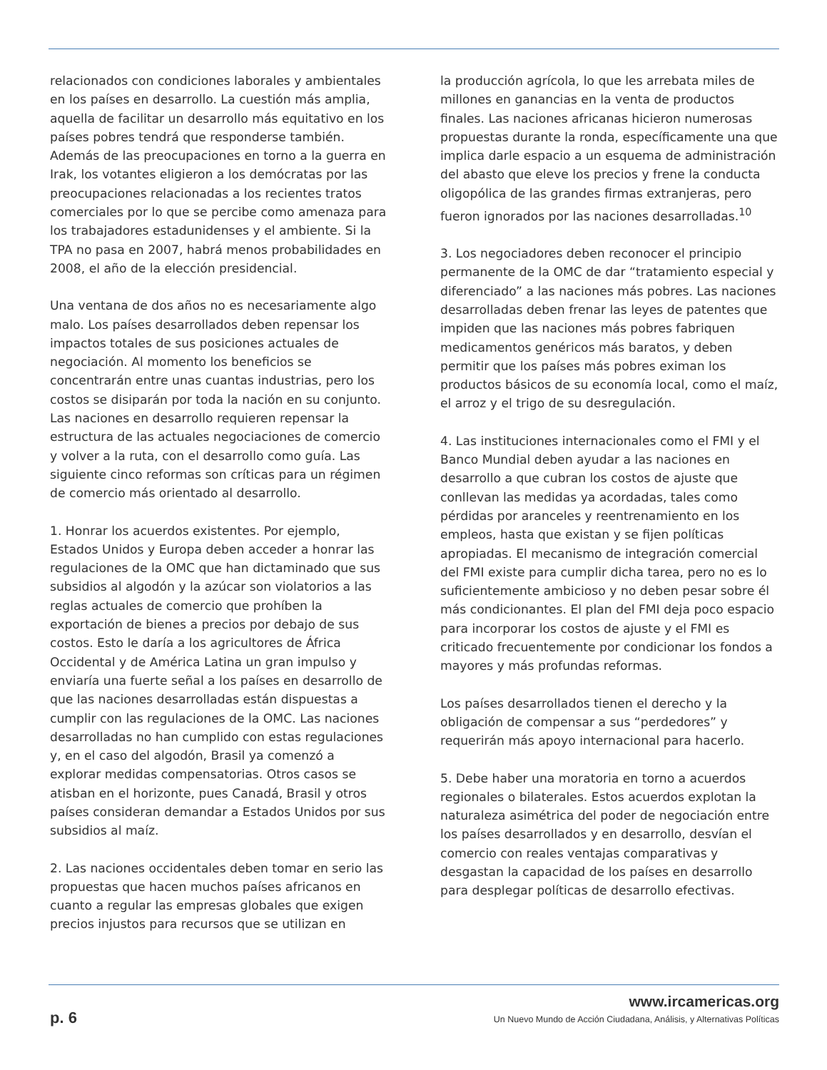relacionados con condiciones laborales y ambientales en los países en desarrollo. La cuestión más amplia, aquella de facilitar un desarrollo más equitativo en los países pobres tendrá que responderse también. Además de las preocupaciones en torno a la guerra en Irak, los votantes eligieron a los demócratas por las preocupaciones relacionadas a los recientes tratos comerciales por lo que se percibe como amenaza para los trabajadores estadunidenses y el ambiente. Si la TPA no pasa en 2007, habrá menos probabilidades en 2008, el año de la elección presidencial.
Una ventana de dos años no es necesariamente algo malo. Los países desarrollados deben repensar los impactos totales de sus posiciones actuales de negociación. Al momento los beneficios se concentrarán entre unas cuantas industrias, pero los costos se disiparán por toda la nación en su conjunto. Las naciones en desarrollo requieren repensar la estructura de las actuales negociaciones de comercio y volver a la ruta, con el desarrollo como guía. Las siguiente cinco reformas son críticas para un régimen de comercio más orientado al desarrollo.
1. Honrar los acuerdos existentes. Por ejemplo, Estados Unidos y Europa deben acceder a honrar las regulaciones de la OMC que han dictaminado que sus subsidios al algodón y la azúcar son violatorios a las reglas actuales de comercio que prohíben la exportación de bienes a precios por debajo de sus costos. Esto le daría a los agricultores de África Occidental y de América Latina un gran impulso y enviaría una fuerte señal a los países en desarrollo de que las naciones desarrolladas están dispuestas a cumplir con las regulaciones de la OMC. Las naciones desarrolladas no han cumplido con estas regulaciones y, en el caso del algodón, Brasil ya comenzó a explorar medidas compensatorias. Otros casos se atisban en el horizonte, pues Canadá, Brasil y otros países consideran demandar a Estados Unidos por sus subsidios al maíz.
2. Las naciones occidentales deben tomar en serio las propuestas que hacen muchos países africanos en cuanto a regular las empresas globales que exigen precios injustos para recursos que se utilizan en
la producción agrícola, lo que les arrebata miles de millones en ganancias en la venta de productos finales. Las naciones africanas hicieron numerosas propuestas durante la ronda, específicamente una que implica darle espacio a un esquema de administración del abasto que eleve los precios y frene la conducta oligopólica de las grandes firmas extranjeras, pero fueron ignorados por las naciones desarrolladas.<sup>10</sup>
3. Los negociadores deben reconocer el principio permanente de la OMC de dar “tratamiento especial y diferenciado” a las naciones más pobres. Las naciones desarrolladas deben frenar las leyes de patentes que impiden que las naciones más pobres fabriquen medicamentos genéricos más baratos, y deben permitir que los países más pobres eximan los productos básicos de su economía local, como el maíz, el arroz y el trigo de su desregulación.
4. Las instituciones internacionales como el FMI y el Banco Mundial deben ayudar a las naciones en desarrollo a que cubran los costos de ajuste que conllevan las medidas ya acordadas, tales como pérdidas por aranceles y reentrenamiento en los empleos, hasta que existan y se fijen políticas apropiadas. El mecanismo de integración comercial del FMI existe para cumplir dicha tarea, pero no es lo suficientemente ambicioso y no deben pesar sobre él más condicionantes. El plan del FMI deja poco espacio para incorporar los costos de ajuste y el FMI es criticado frecuentemente por condicionar los fondos a mayores y más profundas reformas.
Los países desarrollados tienen el derecho y la obligación de compensar a sus “perdedores” y requerirán más apoyo internacional para hacerlo.
5. Debe haber una moratoria en torno a acuerdos regionales o bilaterales. Estos acuerdos explotan la naturaleza asimétrica del poder de negociación entre los países desarrollados y en desarrollo, desvían el comercio con reales ventajas comparativas y desgastan la capacidad de los países en desarrollo para desplegar políticas de desarrollo efectivas.
p. 6
www.ircamericas.org
Un Nuevo Mundo de Acción Ciudadana, Análisis, y Alternativas Políticas